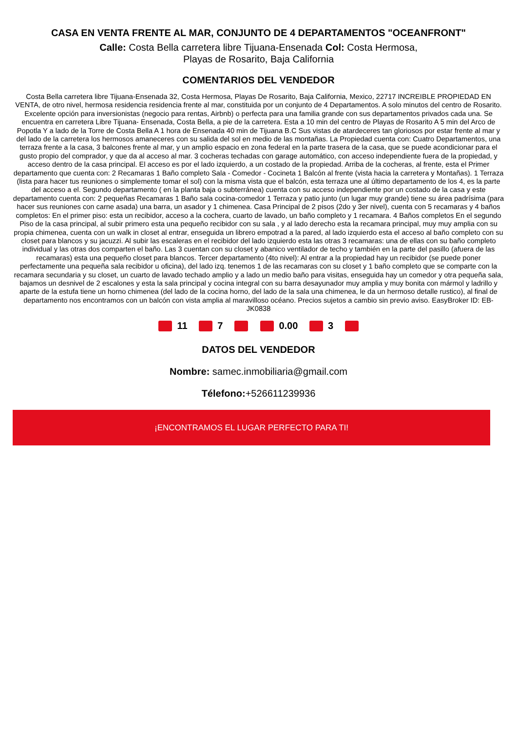CASA EN VENTA FRENTE AL MAR, CONJUNTO DE 4 DEPARTAMENTOS "OCEANFRONT"
Calle: Costa Bella carretera libre Tijuana-Ensenada Col: Costa Hermosa,
Playas de Rosarito, Baja California
COMENTARIOS DEL VENDEDOR
Costa Bella carretera libre Tijuana-Ensenada 32, Costa Hermosa, Playas De Rosarito, Baja California, Mexico, 22717 INCREIBLE PROPIEDAD EN VENTA, de otro nivel, hermosa residencia residencia frente al mar, constituida por un conjunto de 4 Departamentos. A solo minutos del centro de Rosarito. Excelente opción para inversionistas (negocio para rentas, Airbnb) o perfecta para una familia grande con sus departamentos privados cada una. Se encuentra en carretera Libre Tijuana- Ensenada, Costa Bella, a pie de la carretera. Esta a 10 min del centro de Playas de Rosarito A 5 min del Arco de Popotla Y a lado de la Torre de Costa Bella A 1 hora de Ensenada 40 min de Tijuana B.C Sus vistas de atardeceres tan gloriosos por estar frente al mar y del lado de la carretera los hermosos amaneceres con su salida del sol en medio de las montañas. La Propiedad cuenta con: Cuatro Departamentos, una terraza frente a la casa, 3 balcones frente al mar, y un amplio espacio en zona federal en la parte trasera de la casa, que se puede acondicionar para el gusto propio del comprador, y que da al acceso al mar. 3 cocheras techadas con garage automático, con acceso independiente fuera de la propiedad, y acceso dentro de la casa principal. El acceso es por el lado izquierdo, a un costado de la propiedad. Arriba de la cocheras, al frente, esta el Primer departamento que cuenta con: 2 Recamaras 1 Baño completo Sala - Comedor - Cocineta 1 Balcón al frente (vista hacia la carretera y Montañas). 1 Terraza (lista para hacer tus reuniones o simplemente tomar el sol) con la misma vista que el balcón, esta terraza une al último departamento de los 4, es la parte del acceso a el. Segundo departamento ( en la planta baja o subterránea) cuenta con su acceso independiente por un costado de la casa y este departamento cuenta con: 2 pequeñas Recamaras 1 Baño sala cocina-comedor 1 Terraza y patio junto (un lugar muy grande) tiene su área padrísima (para hacer sus reuniones con carne asada) una barra, un asador y 1 chimenea. Casa Principal de 2 pisos (2do y 3er nivel), cuenta con 5 recamaras y 4 baños completos: En el primer piso: esta un recibidor, acceso a la cochera, cuarto de lavado, un baño completo y 1 recamara. 4 Baños completos En el segundo Piso de la casa principal, al subir primero esta una pequeño recibidor con su sala , y al lado derecho esta la recamara principal, muy muy amplia con su propia chimenea, cuenta con un walk in closet al entrar, enseguida un librero empotrad a la pared, al lado izquierdo esta el acceso al baño completo con su closet para blancos y su jacuzzi. Al subir las escaleras en el recibidor del lado izquierdo esta las otras 3 recamaras: una de ellas con su baño completo individual y las otras dos comparten el baño. Las 3 cuentan con su closet y abanico ventilador de techo y también en la parte del pasillo (afuera de las recamaras) esta una pequeño closet para blancos. Tercer departamento (4to nivel): Al entrar a la propiedad hay un recibidor (se puede poner perfectamente una pequeña sala recibidor u oficina), del lado izq. tenemos 1 de las recamaras con su closet y 1 baño completo que se comparte con la recamara secundaria y su closet, un cuarto de lavado techado amplio y a lado un medio baño para visitas, enseguida hay un comedor y otra pequeña sala, bajamos un desnivel de 2 escalones y esta la sala principal y cocina integral con su barra desayunador muy amplia y muy bonita con mármol y ladrillo y aparte de la estufa tiene un horno chimenea (del lado de la cocina horno, del lado de la sala una chimenea, le da un hermoso detalle rustico), al final de departamento nos encontramos con un balcón con vista amplia al maravilloso océano. Precios sujetos a cambio sin previo aviso. EasyBroker ID: EB-JK0838
11 7 0.00 3
DATOS DEL VENDEDOR
Nombre: samec.inmobiliaria@gmail.com
Télefono:+526611239936
¡ENCONTRAMOS EL LUGAR PERFECTO PARA TI!